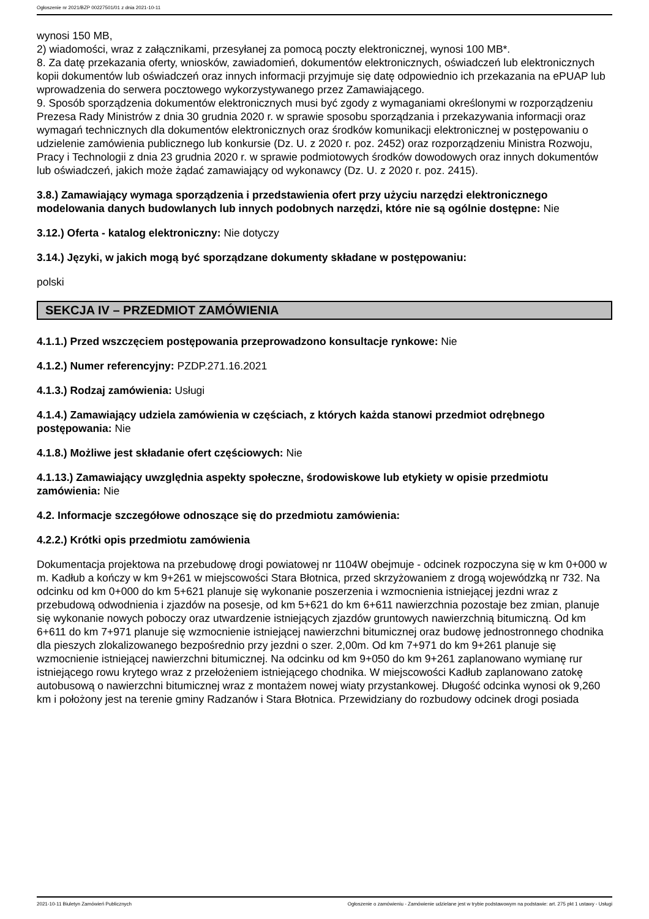Ogłoszenie nr 2021/BZP 00227501/01 z dnia 2021-10-11
wynosi 150 MB,
2) wiadomości, wraz z załącznikami, przesyłanej za pomocą poczty elektronicznej, wynosi 100 MB*.
8. Za datę przekazania oferty, wniosków, zawiadomień, dokumentów elektronicznych, oświadczeń lub elektronicznych kopii dokumentów lub oświadczeń oraz innych informacji przyjmuje się datę odpowiednio ich przekazania na ePUAP lub wprowadzenia do serwera pocztowego wykorzystywanego przez Zamawiającego.
9. Sposób sporządzenia dokumentów elektronicznych musi być zgody z wymaganiami określonymi w rozporządzeniu Prezesa Rady Ministrów z dnia 30 grudnia 2020 r. w sprawie sposobu sporządzania i przekazywania informacji oraz wymagań technicznych dla dokumentów elektronicznych oraz środków komunikacji elektronicznej w postępowaniu o udzielenie zamówienia publicznego lub konkursie (Dz. U. z 2020 r. poz. 2452) oraz rozporządzeniu Ministra Rozwoju, Pracy i Technologii z dnia 23 grudnia 2020 r. w sprawie podmiotowych środków dowodowych oraz innych dokumentów lub oświadczeń, jakich może żądać zamawiający od wykonawcy (Dz. U. z 2020 r. poz. 2415).
3.8.) Zamawiający wymaga sporządzenia i przedstawienia ofert przy użyciu narzędzi elektronicznego modelowania danych budowlanych lub innych podobnych narzędzi, które nie są ogólnie dostępne: Nie
3.12.) Oferta - katalog elektroniczny: Nie dotyczy
3.14.) Języki, w jakich mogą być sporządzane dokumenty składane w postępowaniu:
polski
SEKCJA IV – PRZEDMIOT ZAMÓWIENIA
4.1.1.) Przed wszczęciem postępowania przeprowadzono konsultacje rynkowe: Nie
4.1.2.) Numer referencyjny: PZDP.271.16.2021
4.1.3.) Rodzaj zamówienia: Usługi
4.1.4.) Zamawiający udziela zamówienia w częściach, z których każda stanowi przedmiot odrębnego postępowania: Nie
4.1.8.) Możliwe jest składanie ofert częściowych: Nie
4.1.13.) Zamawiający uwzględnia aspekty społeczne, środowiskowe lub etykiety w opisie przedmiotu zamówienia: Nie
4.2. Informacje szczegółowe odnoszące się do przedmiotu zamówienia:
4.2.2.) Krótki opis przedmiotu zamówienia
Dokumentacja projektowa na przebudowę drogi powiatowej nr 1104W obejmuje - odcinek rozpoczyna się w km 0+000 w m. Kadłub a kończy w km 9+261 w miejscowości Stara Błotnica, przed skrzyżowaniem z drogą wojewódzką nr 732. Na odcinku od km 0+000 do km 5+621 planuje się wykonanie poszerzenia i wzmocnienia istniejącej jezdni wraz z przebudową odwodnienia i zjazdów na posesje, od km 5+621 do km 6+611 nawierzchnia pozostaje bez zmian, planuje się wykonanie nowych poboczy oraz utwardzenie istniejących zjazdów gruntowych nawierzchnią bitumiczną. Od km 6+611 do km 7+971 planuje się wzmocnienie istniejącej nawierzchni bitumicznej oraz budowę jednostronnego chodnika dla pieszych zlokalizowanego bezpośrednio przy jezdni o szer. 2,00m. Od km 7+971 do km 9+261 planuje się wzmocnienie istniejącej nawierzchni bitumicznej. Na odcinku od km 9+050 do km 9+261 zaplanowano wymianę rur istniejącego rowu krytego wraz z przełożeniem istniejącego chodnika. W miejscowości Kadłub zaplanowano zatokę autobusową o nawierzchni bitumicznej wraz z montażem nowej wiaty przystankowej. Długość odcinka wynosi ok 9,260 km i położony jest na terenie gminy Radzanów i Stara Błotnica. Przewidziany do rozbudowy odcinek drogi posiada
2021-10-11 Biuletyn Zamówień Publicznych Ogłoszenie o zamówieniu - Zamówienie udzielane jest w trybie podstawowym na podstawie: art. 275 pkt 1 ustawy - Usługi